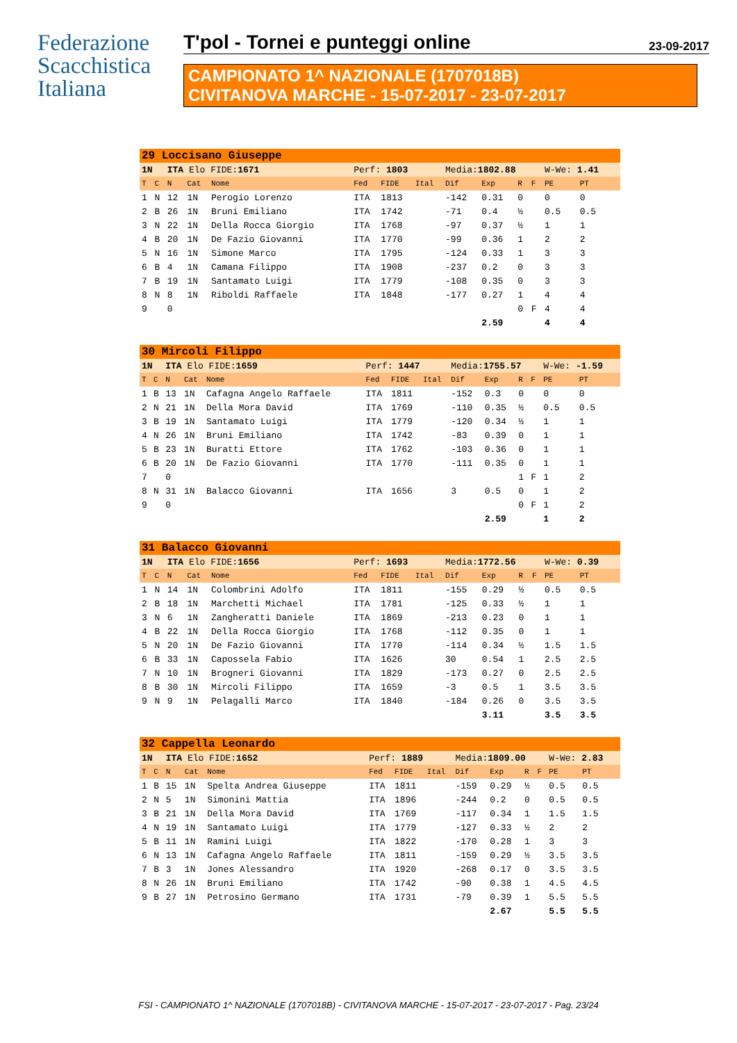Federazione Scacchistica Italiana
T'pol - Tornei e punteggi online 23-09-2017
CAMPIONATO 1^ NAZIONALE (1707018B)
CIVITANOVA MARCHE - 15-07-2017 - 23-07-2017
| 29 Loccisano Giuseppe | | | | | | | | | | | | | | |
| 1N | | ITA Elo FIDE: 1671 | | | Perf: 1803 | | | Media: 1802.88 | | | | W-We: 1.41 | | |
| T | C | N | Cat | Nome | Fed | FIDE | Ital | Dif | Exp | R | F | PE | PT | |
| 1 | N | 12 | 1N | Perogio Lorenzo | ITA | 1813 | | -142 | 0.31 | 0 | | 0 | 0 | |
| 2 | B | 26 | 1N | Bruni Emiliano | ITA | 1742 | | -71 | 0.4 | ½ | | 0.5 | 0.5 | |
| 3 | N | 22 | 1N | Della Rocca Giorgio | ITA | 1768 | | -97 | 0.37 | ½ | | 1 | 1 | |
| 4 | B | 20 | 1N | De Fazio Giovanni | ITA | 1770 | | -99 | 0.36 | 1 | | 2 | 2 | |
| 5 | N | 16 | 1N | Simone Marco | ITA | 1795 | | -124 | 0.33 | 1 | | 3 | 3 | |
| 6 | B | 4 | 1N | Camana Filippo | ITA | 1908 | | -237 | 0.2 | 0 | | 3 | 3 | |
| 7 | B | 19 | 1N | Santamato Luigi | ITA | 1779 | | -108 | 0.35 | 0 | | 3 | 3 | |
| 8 | N | 8 | 1N | Riboldi Raffaele | ITA | 1848 | | -177 | 0.27 | 1 | | 4 | 4 | |
| 9 | | 0 | | | | | | | | 0 | F | 4 | 4 | |
| | | | | | | | | | 2.59 | | | 4 | 4 | |
| 30 Mircoli Filippo | | | | | | | | | | | | | | |
| 1N | | ITA Elo FIDE: 1659 | | | Perf: 1447 | | | Media: 1755.57 | | | | W-We: -1.59 | | |
| T | C | N | Cat | Nome | Fed | FIDE | Ital | Dif | Exp | R | F | PE | PT | |
| 1 | B | 13 | 1N | Cafagna Angelo Raffaele | ITA | 1811 | | -152 | 0.3 | 0 | | 0 | 0 | |
| 2 | N | 21 | 1N | Della Mora David | ITA | 1769 | | -110 | 0.35 | ½ | | 0.5 | 0.5 | |
| 3 | B | 19 | 1N | Santamato Luigi | ITA | 1779 | | -120 | 0.34 | ½ | | 1 | 1 | |
| 4 | N | 26 | 1N | Bruni Emiliano | ITA | 1742 | | -83 | 0.39 | 0 | | 1 | 1 | |
| 5 | B | 23 | 1N | Buratti Ettore | ITA | 1762 | | -103 | 0.36 | 0 | | 1 | 1 | |
| 6 | B | 20 | 1N | De Fazio Giovanni | ITA | 1770 | | -111 | 0.35 | 0 | | 1 | 1 | |
| 7 | | 0 | | | | | | | | 1 | F | 1 | 2 | |
| 8 | N | 31 | 1N | Balacco Giovanni | ITA | 1656 | | 3 | 0.5 | 0 | | 1 | 2 | |
| 9 | | 0 | | | | | | | | 0 | F | 1 | 2 | |
| | | | | | | | | | 2.59 | | | 1 | 2 | |
| 31 Balacco Giovanni | | | | | | | | | | | | | | |
| 1N | | ITA Elo FIDE: 1656 | | | Perf: 1693 | | | Media: 1772.56 | | | | W-We: 0.39 | | |
| T | C | N | Cat | Nome | Fed | FIDE | Ital | Dif | Exp | R | F | PE | PT | |
| 1 | N | 14 | 1N | Colombrini Adolfo | ITA | 1811 | | -155 | 0.29 | ½ | | 0.5 | 0.5 | |
| 2 | B | 18 | 1N | Marchetti Michael | ITA | 1781 | | -125 | 0.33 | ½ | | 1 | 1 | |
| 3 | N | 6 | 1N | Zangheratti Daniele | ITA | 1869 | | -213 | 0.23 | 0 | | 1 | 1 | |
| 4 | B | 22 | 1N | Della Rocca Giorgio | ITA | 1768 | | -112 | 0.35 | 0 | | 1 | 1 | |
| 5 | N | 20 | 1N | De Fazio Giovanni | ITA | 1770 | | -114 | 0.34 | ½ | | 1.5 | 1.5 | |
| 6 | B | 33 | 1N | Capossela Fabio | ITA | 1626 | | 30 | 0.54 | 1 | | 2.5 | 2.5 | |
| 7 | N | 10 | 1N | Brogneri Giovanni | ITA | 1829 | | -173 | 0.27 | 0 | | 2.5 | 2.5 | |
| 8 | B | 30 | 1N | Mircoli Filippo | ITA | 1659 | | -3 | 0.5 | 1 | | 3.5 | 3.5 | |
| 9 | N | 9 | 1N | Pelagalli Marco | ITA | 1840 | | -184 | 0.26 | 0 | | 3.5 | 3.5 | |
| | | | | | | | | | 3.11 | | | 3.5 | 3.5 | |
| 32 Cappella Leonardo | | | | | | | | | | | | | | |
| 1N | | ITA Elo FIDE: 1652 | | | Perf: 1889 | | | Media: 1809.00 | | | | W-We: 2.83 | | |
| T | C | N | Cat | Nome | Fed | FIDE | Ital | Dif | Exp | R | F | PE | PT | |
| 1 | B | 15 | 1N | Spelta Andrea Giuseppe | ITA | 1811 | | -159 | 0.29 | ½ | | 0.5 | 0.5 | |
| 2 | N | 5 | 1N | Simonini Mattia | ITA | 1896 | | -244 | 0.2 | 0 | | 0.5 | 0.5 | |
| 3 | B | 21 | 1N | Della Mora David | ITA | 1769 | | -117 | 0.34 | 1 | | 1.5 | 1.5 | |
| 4 | N | 19 | 1N | Santamato Luigi | ITA | 1779 | | -127 | 0.33 | ½ | | 2 | 2 | |
| 5 | B | 11 | 1N | Ramini Luigi | ITA | 1822 | | -170 | 0.28 | 1 | | 3 | 3 | |
| 6 | N | 13 | 1N | Cafagna Angelo Raffaele | ITA | 1811 | | -159 | 0.29 | ½ | | 3.5 | 3.5 | |
| 7 | B | 3 | 1N | Jones Alessandro | ITA | 1920 | | -268 | 0.17 | 0 | | 3.5 | 3.5 | |
| 8 | N | 26 | 1N | Bruni Emiliano | ITA | 1742 | | -90 | 0.38 | 1 | | 4.5 | 4.5 | |
| 9 | B | 27 | 1N | Petrosino Germano | ITA | 1731 | | -79 | 0.39 | 1 | | 5.5 | 5.5 | |
| | | | | | | | | | 2.67 | | | 5.5 | 5.5 | |
FSI - CAMPIONATO 1^ NAZIONALE (1707018B) - CIVITANOVA MARCHE - 15-07-2017 - 23-07-2017 - Pag. 23/24